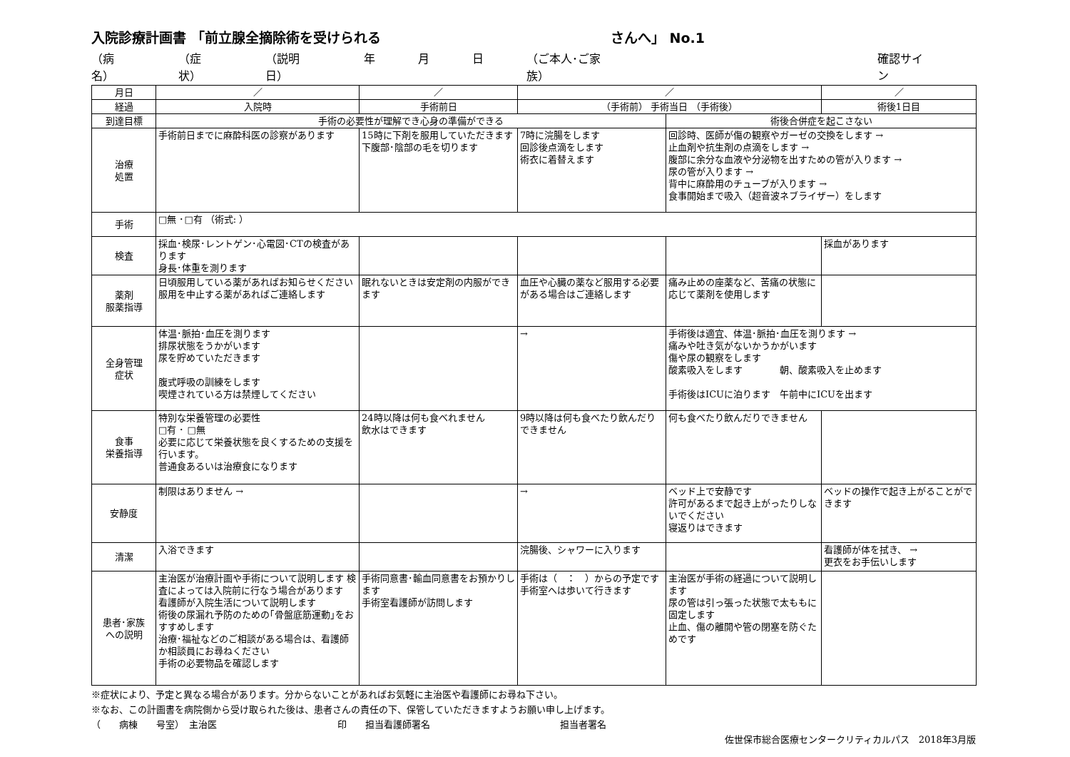入院診療計画書 「前立腺全摘除術を受けられる さんへ」 No.1
（病名） （症状） （説明日） 年 月 日 （ご本人･ご家族） 確認サイン
| 月日 | ／ | ／ | ／ | | ／ |
| 経過 | 入院時 | 手術前日 | （手術前） 手術当日 （手術後） | | 術後1日目 |
| 到達目標 | 手術の必要性が理解でき心身の準備ができる | | | 術後合併症を起こさない | |
| 治療 処置 | 手術前日までに麻酔科医の診察があります | 15時に下剤を服用していただきます 下腹部･陰部の毛を切ります | 7時に浣腸をします 回診後点滴をします 術衣に着替えます | 回診時、医師が傷の観察やガーゼの交換をします → 止血剤や抗生剤の点滴をします → 腹部に余分な血液や分泌物を出すための管が入ります → 尿の管が入ります → 背中に麻酔用のチューブが入ります → 食事開始まで吸入（超音波ネブライザー）をします | |
| 手術 | □無 ･□有 （術式: ） | | | | |
| 検査 | 採血･検尿･レントゲン･心電図･CTの検査があります 身長･体重を測ります | | | | 採血があります |
| 薬剤 服薬指導 | 日頃服用している薬があればお知らせください 服用を中止する薬があればご連絡します | 眠れないときは安定剤の内服ができます | 血圧や心臓の薬など服用する必要がある場合はご連絡します | 痛み止めの座薬など、苦痛の状態に応じて薬剤を使用します | |
| 全身管理 症状 | 体温･脈拍･血圧を測ります 排尿状態をうかがいます 尿を貯めていただきます 腹式呼吸の訓練をします 喫煙されている方は禁煙してください | | → | 手術後は適宜、体温･脈拍･血圧を測ります → 痛みや吐き気がないかうかがいます 傷や尿の観察をします 酸素吸入をします 朝、酸素吸入を止めます 手術後はICUに泊ります 午前中にICUを出ます | |
| 食事 栄養指導 | 特別な栄養管理の必要性 □有 ･ □無 必要に応じて栄養状態を良くするための支援を行います。 普通食あるいは治療食になります | 24時以降は何も食べれません 飲水はできます | 9時以降は何も食べたり飲んだりできません | 何も食べたり飲んだりできません | |
| 安静度 | 制限はありません → | | → | ベッド上で安静です 許可があるまで起き上がったりしないでください 寝返りはできます | ベッドの操作で起き上がることができます |
| 清潔 | 入浴できます | | 浣腸後、シャワーに入ります | | 看護師が体を拭き、 → 更衣をお手伝いします |
| 患者･家族 への説明 | 主治医が治療計画や手術について説明します 検査によっては入院前に行なう場合があります 看護師が入院生活について説明します 術後の尿漏れ予防のための｢骨盤底筋運動｣をおすすめします 治療･福祉などのご相談がある場合は、看護師か相談員にお尋ねください 手術の必要物品を確認します | 手術同意書･輸血同意書をお預かりします 手術室看護師が訪問します | 手術は（ ： ）からの予定です 手術室へは歩いて行きます | 主治医が手術の経過について説明します 尿の管は引っ張った状態で太ももに固定します 止血、傷の離開や管の閉塞を防ぐためです | |
※症状により、予定と異なる場合があります。分からないことがあればお気軽に主治医や看護師にお尋ね下さい。
※なお、この計画書を病院側から受け取られた後は、患者さんの責任の下、保管していただきますようお願い申し上げます。
（　　病棟　　号室）　主治医　　　　　　　　　　　　　印　　担当看護師署名　　　　　　　　　　　　　　担当者署名
佐世保市総合医療センタークリティカルパス　2018年3月版